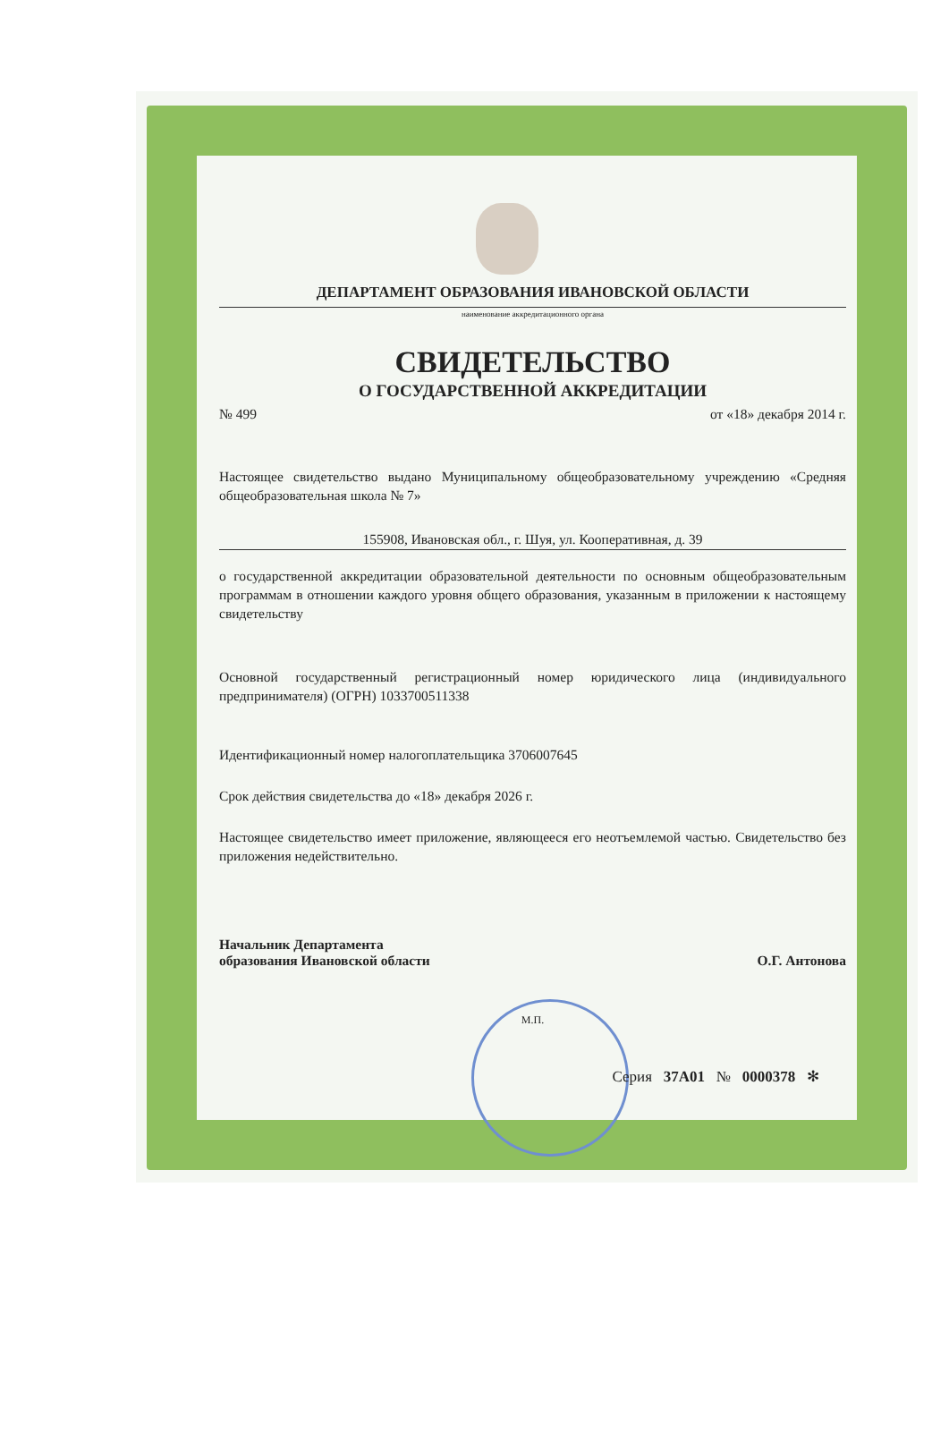ДЕПАРТАМЕНТ ОБРАЗОВАНИЯ ИВАНОВСКОЙ ОБЛАСТИ
наименование аккредитационного органа
СВИДЕТЕЛЬСТВО
О ГОСУДАРСТВЕННОЙ АККРЕДИТАЦИИ
№ 499 от «18» декабря 2014 г.
Настоящее свидетельство выдано Муниципальному общеобразовательному учреждению «Средняя общеобразовательная школа № 7»
155908, Ивановская обл., г. Шуя, ул. Кооперативная, д. 39
о государственной аккредитации образовательной деятельности по основным общеобразовательным программам в отношении каждого уровня общего образования, указанным в приложении к настоящему свидетельству
Основной государственный регистрационный номер юридического лица (индивидуального предпринимателя) (ОГРН) 1033700511338
Идентификационный номер налогоплательщика 3706007645
Срок действия свидетельства до «18» декабря 2026 г.
Настоящее свидетельство имеет приложение, являющееся его неотъемлемой частью. Свидетельство без приложения недействительно.
Начальник Департамента
образования Ивановской области О.Г. Антонова
М.П.
Серия 37А01 № 0000378 ✻